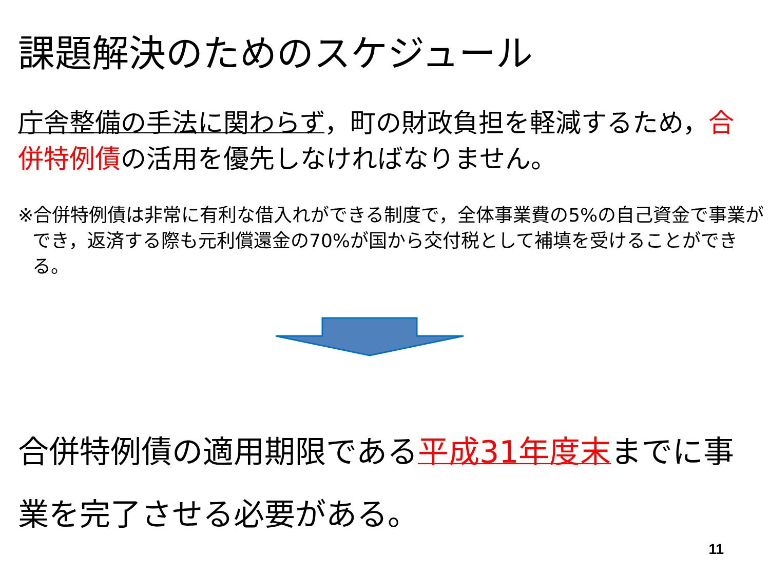課題解決のためのスケジュール
庁舎整備の手法に関わらず，町の財政負担を軽減するため，合併特例債の活用を優先しなければなりません。
※合併特例債は非常に有利な借入れができる制度で，全体事業費の5%の自己資金で事業ができ，返済する際も元利償還金の70%が国から交付税として補填を受けることができる。
合併特例債の適用期限である平成31年度末までに事業を完了させる必要がある。
11